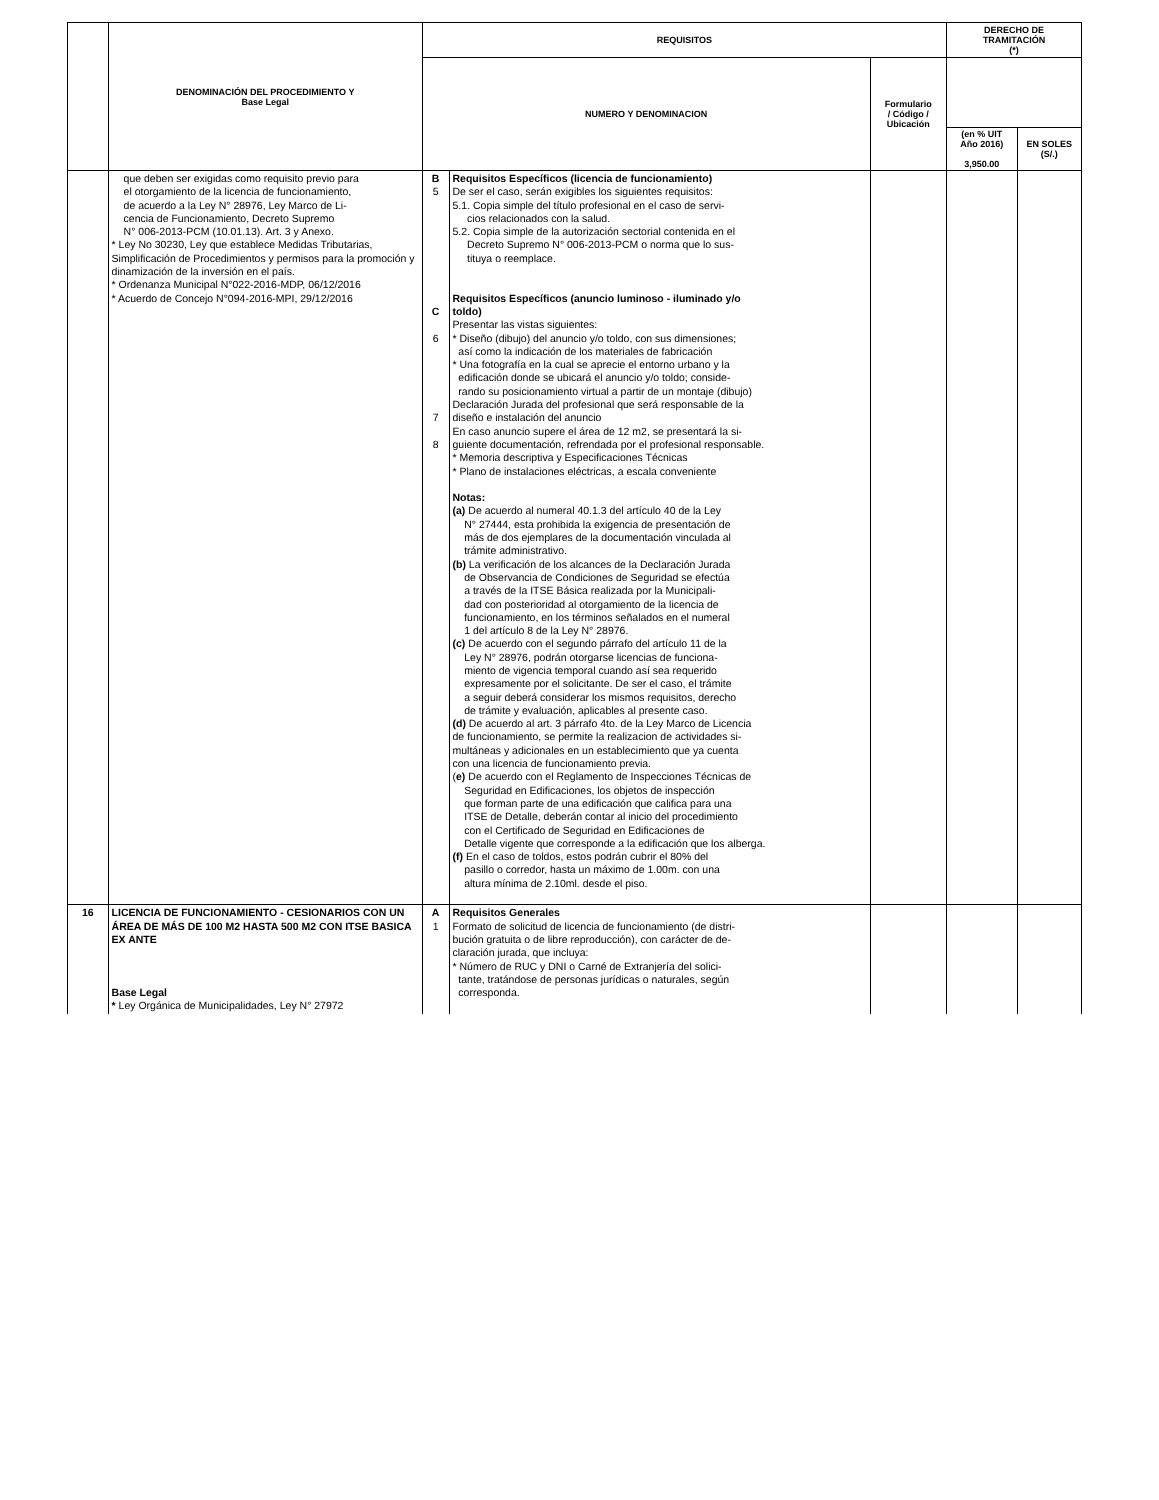| | DENOMINACIÓN DEL PROCEDIMIENTO Y Base Legal | REQUISITOS | | | DERECHO DE TRAMITACIÓN (*) | |
| --- | --- | --- | --- | --- | --- | --- |
| | | NUMERO Y DENOMINACION | | Formulario / Código / Ubicación | | |
| | | | | | (en % UIT Año 2016) 3,950.00 | EN SOLES (S/.) |
| | que deben ser exigidas como requisito previo para el otorgamiento de la licencia de funcionamiento, de acuerdo a la Ley N° 28976, Ley Marco de Li- cencia de Funcionamiento, Decreto Supremo N° 006-2013-PCM (10.01.13). Art. 3 y Anexo. * Ley No 30230, Ley que establece Medidas Tributarias, Simplificación de Procedimientos y permisos para la promoción y dinamización de la inversión en el país. * Ordenanza Municipal N°022-2016-MDP, 06/12/2016 * Acuerdo de Concejo N°094-2016-MPI, 29/12/2016 | B 5 C 6 7 8 | Requisitos Específicos (licencia de funcionamiento) De ser el caso, serán exigibles los siguientes requisitos: 5.1. Copia simple del título profesional en el caso de servi- cios relacionados con la salud. 5.2. Copia simple de la autorización sectorial contenida en el Decreto Supremo N° 006-2013-PCM o norma que lo sus- tituya o reemplace. Requisitos Específicos (anuncio luminoso - iluminado y/o toldo) Presentar las vistas siguientes: * Diseño (dibujo) del anuncio y/o toldo, con sus dimensiones; así como la indicación de los materiales de fabricación * Una fotografía en la cual se aprecie el entorno urbano y la edificación donde se ubicará el anuncio y/o toldo; conside- rando su posicionamiento virtual a partir de un montaje (dibujo) Declaración Jurada del profesional que será responsable de la diseño e instalación del anuncio En caso anuncio supere el área de 12 m2, se presentará la si- guiente documentación, refrendada por el profesional responsable. * Memoria descriptiva y Especificaciones Técnicas * Plano de instalaciones eléctricas, a escala conveniente Notas: (a) De acuerdo al numeral 40.1.3 del artículo 40 de la Ley N° 27444, esta prohibida la exigencia de presentación de más de dos ejemplares de la documentación vinculada al trámite administrativo. (b) La verificación de los alcances de la Declaración Jurada de Observancia de Condiciones de Seguridad se efectúa a través de la ITSE Básica realizada por la Municipali- dad con posterioridad al otorgamiento de la licencia de funcionamiento, en los términos señalados en el numeral 1 del artículo 8 de la Ley N° 28976. (c) De acuerdo con el segundo párrafo del artículo 11 de la Ley N° 28976, podrán otorgarse licencias de funciona- miento de vigencia temporal cuando así sea requerido expresamente por el solicitante. De ser el caso, el trámite a seguir deberá considerar los mismos requisitos, derecho de trámite y evaluación, aplicables al presente caso. (d) De acuerdo al art. 3 párrafo 4to. de la Ley Marco de Licencia de funcionamiento, se permite la realizacion de actividades si- multáneas y adicionales en un establecimiento que ya cuenta con una licencia de funcionamiento previa. ( e) De acuerdo con el Reglamento de Inspecciones Técnicas de Seguridad en Edificaciones, los objetos de inspección que forman parte de una edificación que califica para una ITSE de Detalle, deberán contar al inicio del procedimiento con el Certificado de Seguridad en Edificaciones de Detalle vigente que corresponde a la edificación que los alberga. (f) En el caso de toldos, estos podrán cubrir el 80% del pasillo o corredor, hasta un máximo de 1.00m. con una altura mínima de 2.10ml. desde el piso. | | | |
| 16 | LICENCIA DE FUNCIONAMIENTO - CESIONARIOS CON UN ÁREA DE MÁS DE 100 M2 HASTA 500 M2 CON ITSE BASICA EX ANTE Base Legal * Ley Orgánica de Municipalidades, Ley N° 27972 | A 1 | Requisitos Generales Formato de solicitud de licencia de funcionamiento (de distri- bución gratuita o de libre reproducción), con carácter de de- claración jurada, que incluya: * Número de RUC y DNI o Carné de Extranjería del solici- tante, tratándose de personas jurídicas o naturales, según corresponda. | | | |